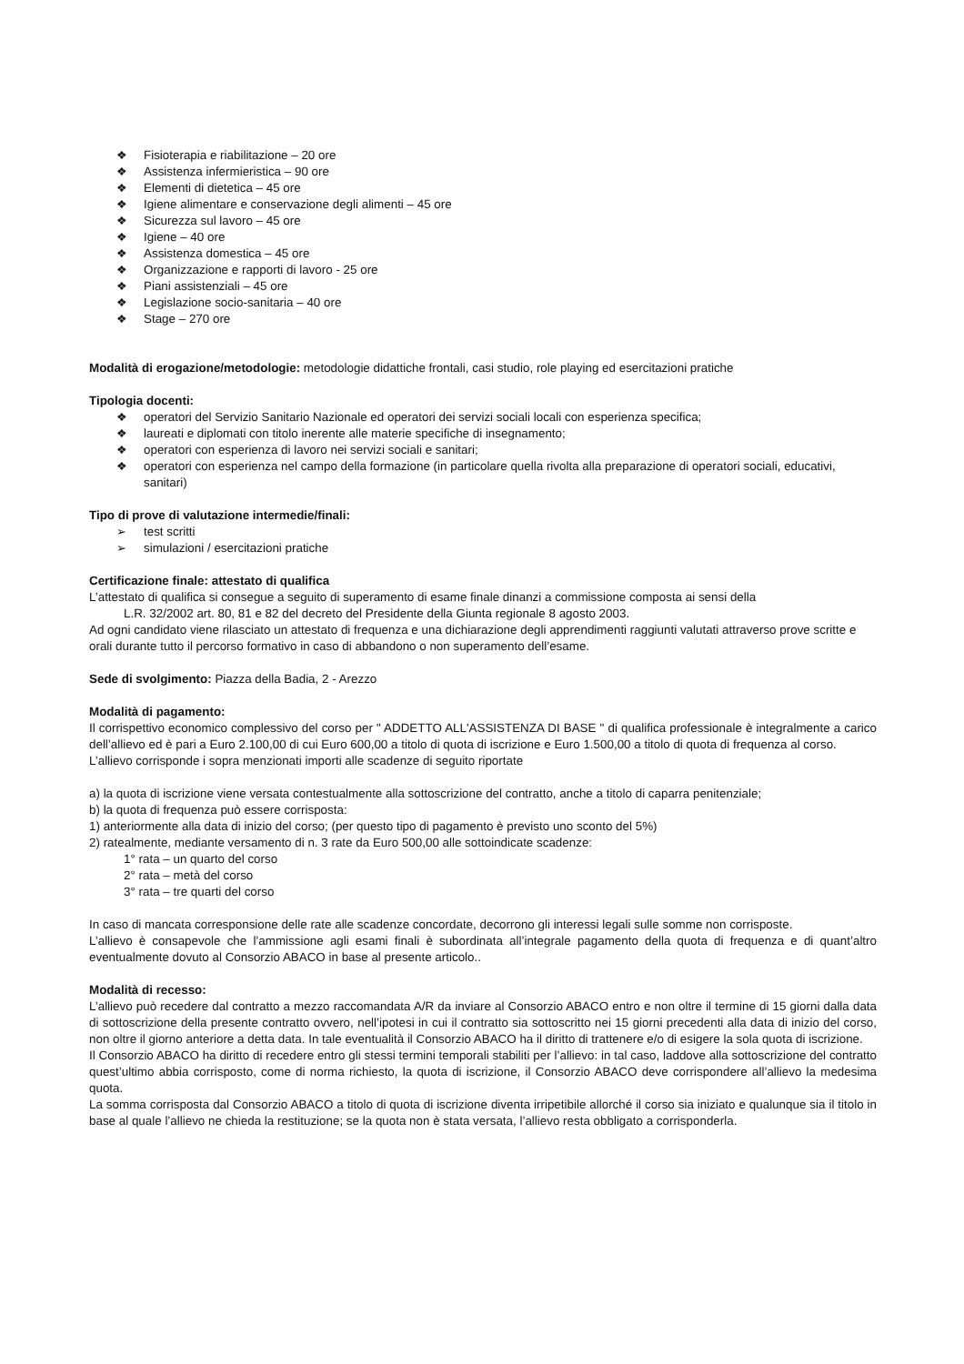❖ Fisioterapia e riabilitazione – 20 ore
❖ Assistenza infermieristica – 90 ore
❖ Elementi di dietetica – 45 ore
❖ Igiene alimentare e conservazione degli alimenti – 45 ore
❖ Sicurezza sul lavoro – 45 ore
❖ Igiene – 40 ore
❖ Assistenza domestica – 45 ore
❖ Organizzazione e rapporti di lavoro - 25 ore
❖ Piani assistenziali – 45 ore
❖ Legislazione socio-sanitaria – 40 ore
❖ Stage – 270 ore
Modalità di erogazione/metodologie: metodologie didattiche frontali, casi studio, role playing ed esercitazioni pratiche
Tipologia docenti:
❖ operatori del Servizio Sanitario Nazionale ed operatori dei servizi sociali locali con esperienza specifica;
❖ laureati e diplomati con titolo inerente alle materie specifiche di insegnamento;
❖ operatori con esperienza di lavoro nei servizi sociali e sanitari;
❖ operatori con esperienza nel campo della formazione (in particolare quella rivolta alla preparazione di operatori sociali, educativi, sanitari)
Tipo di prove di valutazione intermedie/finali:
➢ test scritti
➢ simulazioni / esercitazioni pratiche
Certificazione finale: attestato di qualifica
L’attestato di qualifica si consegue a seguito di superamento di esame finale dinanzi a commissione composta ai sensi della
L.R. 32/2002 art. 80, 81 e 82 del decreto del Presidente della Giunta regionale 8 agosto 2003.
Ad ogni candidato viene rilasciato un attestato di frequenza e una dichiarazione degli apprendimenti raggiunti valutati attraverso prove scritte e orali durante tutto il percorso formativo in caso di abbandono o non superamento dell’esame.
Sede di svolgimento: Piazza della Badia, 2 - Arezzo
Modalità di pagamento:
Il corrispettivo economico complessivo del corso per " ADDETTO ALL'ASSISTENZA DI BASE " di qualifica professionale è integralmente a carico dell’allievo ed è pari a Euro 2.100,00 di cui Euro 600,00 a titolo di quota di iscrizione e Euro 1.500,00 a titolo di quota di frequenza al corso.
L’allievo corrisponde i sopra menzionati importi alle scadenze di seguito riportate
a) la quota di iscrizione viene versata contestualmente alla sottoscrizione del contratto, anche a titolo di caparra penitenziale;
b) la quota di frequenza può essere corrisposta:
1) anteriormente alla data di inizio del corso; (per questo tipo di pagamento è previsto uno sconto del 5%)
2) ratealmente, mediante versamento di n. 3 rate da Euro 500,00 alle sottoindicate scadenze:
1° rata – un quarto del corso
2° rata – metà del corso
3° rata – tre quarti del corso
In caso di mancata corresponsione delle rate alle scadenze concordate, decorrono gli interessi legali sulle somme non corrisposte.
L’allievo è consapevole che l’ammissione agli esami finali è subordinata all’integrale pagamento della quota di frequenza e di quant’altro eventualmente dovuto al Consorzio ABACO in base al presente articolo..
Modalità di recesso:
L’allievo può recedere dal contratto a mezzo raccomandata A/R da inviare al Consorzio ABACO entro e non oltre il termine di 15 giorni dalla data di sottoscrizione della presente contratto ovvero, nell’ipotesi in cui il contratto sia sottoscritto nei 15 giorni precedenti alla data di inizio del corso, non oltre il giorno anteriore a detta data. In tale eventualità il Consorzio ABACO ha il diritto di trattenere e/o di esigere la sola quota di iscrizione.
Il Consorzio ABACO ha diritto di recedere entro gli stessi termini temporali stabiliti per l’allievo: in tal caso, laddove alla sottoscrizione del contratto quest’ultimo abbia corrisposto, come di norma richiesto, la quota di iscrizione, il Consorzio ABACO deve corrispondere all’allievo la medesima quota.
La somma corrisposta dal Consorzio ABACO a titolo di quota di iscrizione diventa irripetibile allorché il corso sia iniziato e qualunque sia il titolo in base al quale l’allievo ne chieda la restituzione; se la quota non è stata versata, l’allievo resta obbligato a corrisponderla.